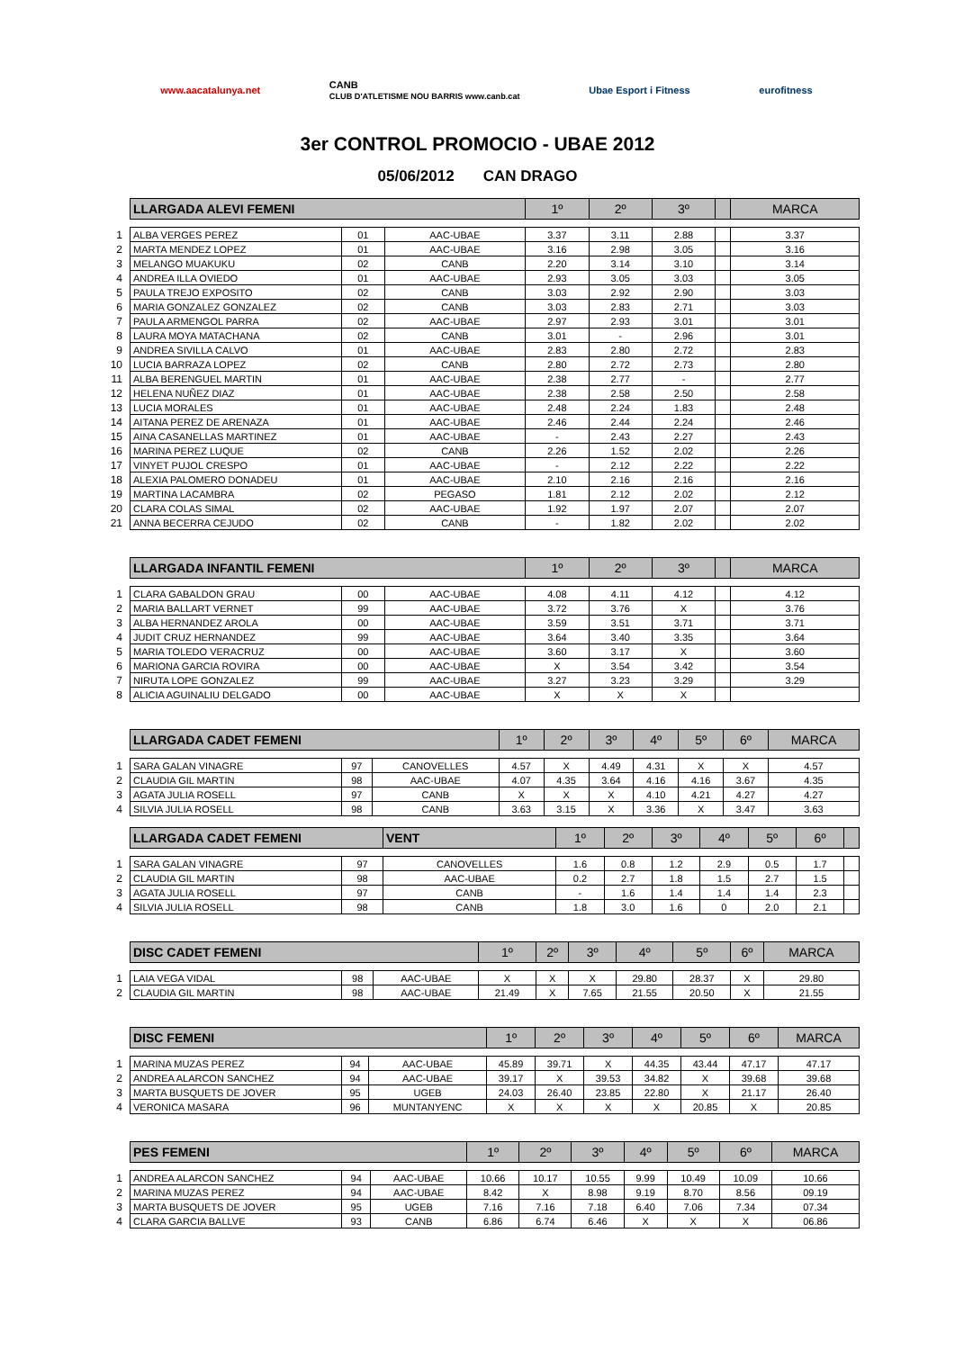www.aacatalunya.net CANB
CLUB D'ATLETISME NOU BARRIS www.canb.cat Ubae Esport i Fitness eurofitness
3er CONTROL PROMOCIO - UBAE 2012
05/06/2012 CAN DRAGO
| | LLARGADA ALEVI FEMENI | | | 1º | 2º | 3º | | MARCA |
| 1 | ALBA VERGES PEREZ | 01 | AAC-UBAE | 3.37 | 3.11 | 2.88 | | 3.37 |
| 2 | MARTA MENDEZ LOPEZ | 01 | AAC-UBAE | 3.16 | 2.98 | 3.05 | | 3.16 |
| 3 | MELANGO MUAKUKU | 02 | CANB | 2.20 | 3.14 | 3.10 | | 3.14 |
| 4 | ANDREA ILLA OVIEDO | 01 | AAC-UBAE | 2.93 | 3.05 | 3.03 | | 3.05 |
| 5 | PAULA TREJO EXPOSITO | 02 | CANB | 3.03 | 2.92 | 2.90 | | 3.03 |
| 6 | MARIA GONZALEZ GONZALEZ | 02 | CANB | 3.03 | 2.83 | 2.71 | | 3.03 |
| 7 | PAULA ARMENGOL PARRA | 02 | AAC-UBAE | 2.97 | 2.93 | 3.01 | | 3.01 |
| 8 | LAURA MOYA MATACHANA | 02 | CANB | 3.01 | - | 2.96 | | 3.01 |
| 9 | ANDREA SIVILLA CALVO | 01 | AAC-UBAE | 2.83 | 2.80 | 2.72 | | 2.83 |
| 10 | LUCIA BARRAZA LOPEZ | 02 | CANB | 2.80 | 2.72 | 2.73 | | 2.80 |
| 11 | ALBA BERENGUEL MARTIN | 01 | AAC-UBAE | 2.38 | 2.77 | - | | 2.77 |
| 12 | HELENA NUÑEZ DIAZ | 01 | AAC-UBAE | 2.38 | 2.58 | 2.50 | | 2.58 |
| 13 | LUCIA MORALES | 01 | AAC-UBAE | 2.48 | 2.24 | 1.83 | | 2.48 |
| 14 | AITANA PEREZ DE ARENAZA | 01 | AAC-UBAE | 2.46 | 2.44 | 2.24 | | 2.46 |
| 15 | AINA CASANELLAS MARTINEZ | 01 | AAC-UBAE | - | 2.43 | 2.27 | | 2.43 |
| 16 | MARINA PEREZ LUQUE | 02 | CANB | 2.26 | 1.52 | 2.02 | | 2.26 |
| 17 | VINYET PUJOL CRESPO | 01 | AAC-UBAE | - | 2.12 | 2.22 | | 2.22 |
| 18 | ALEXIA PALOMERO DONADEU | 01 | AAC-UBAE | 2.10 | 2.16 | 2.16 | | 2.16 |
| 19 | MARTINA LACAMBRA | 02 | PEGASO | 1.81 | 2.12 | 2.02 | | 2.12 |
| 20 | CLARA COLAS SIMAL | 02 | AAC-UBAE | 1.92 | 1.97 | 2.07 | | 2.07 |
| 21 | ANNA BECERRA CEJUDO | 02 | CANB | - | 1.82 | 2.02 | | 2.02 |
| | LLARGADA INFANTIL FEMENI | | | 1º | 2º | 3º | | MARCA |
| 1 | CLARA GABALDON GRAU | 00 | AAC-UBAE | 4.08 | 4.11 | 4.12 | | 4.12 |
| 2 | MARIA BALLART VERNET | 99 | AAC-UBAE | 3.72 | 3.76 | X | | 3.76 |
| 3 | ALBA HERNANDEZ AROLA | 00 | AAC-UBAE | 3.59 | 3.51 | 3.71 | | 3.71 |
| 4 | JUDIT CRUZ HERNANDEZ | 99 | AAC-UBAE | 3.64 | 3.40 | 3.35 | | 3.64 |
| 5 | MARIA TOLEDO VERACRUZ | 00 | AAC-UBAE | 3.60 | 3.17 | X | | 3.60 |
| 6 | MARIONA GARCIA ROVIRA | 00 | AAC-UBAE | X | 3.54 | 3.42 | | 3.54 |
| 7 | NIRUTA LOPE GONZALEZ | 99 | AAC-UBAE | 3.27 | 3.23 | 3.29 | | 3.29 |
| 8 | ALICIA AGUINALIU DELGADO | 00 | AAC-UBAE | X | X | X | | |
| | LLARGADA CADET FEMENI | | | 1º | 2º | 3º | 4º | 5º | 6º | MARCA |
| 1 | SARA GALAN VINAGRE | 97 | CANOVELLES | 4.57 | X | 4.49 | 4.31 | X | X | 4.57 |
| 2 | CLAUDIA GIL MARTIN | 98 | AAC-UBAE | 4.07 | 4.35 | 3.64 | 4.16 | 4.16 | 3.67 | 4.35 |
| 3 | AGATA JULIA ROSELL | 97 | CANB | X | X | X | 4.10 | 4.21 | 4.27 | 4.27 |
| 4 | SILVIA JULIA ROSELL | 98 | CANB | 3.63 | 3.15 | X | 3.36 | X | 3.47 | 3.63 |
| | LLARGADA CADET FEMENI | | VENT | 1º | 2º | 3º | 4º | 5º | 6º | |
| 1 | SARA GALAN VINAGRE | 97 | CANOVELLES | 1.6 | 0.8 | 1.2 | 2.9 | 0.5 | 1.7 | |
| 2 | CLAUDIA GIL MARTIN | 98 | AAC-UBAE | 0.2 | 2.7 | 1.8 | 1.5 | 2.7 | 1.5 | |
| 3 | AGATA JULIA ROSELL | 97 | CANB | - | 1.6 | 1.4 | 1.4 | 1.4 | 2.3 | |
| 4 | SILVIA JULIA ROSELL | 98 | CANB | 1.8 | 3.0 | 1.6 | 0 | 2.0 | 2.1 | |
| | DISC CADET FEMENI | | | 1º | 2º | 3º | 4º | 5º | 6º | MARCA |
| 1 | LAIA VEGA VIDAL | 98 | AAC-UBAE | X | X | X | 29.80 | 28.37 | X | 29.80 |
| 2 | CLAUDIA GIL MARTIN | 98 | AAC-UBAE | 21.49 | X | 7.65 | 21.55 | 20.50 | X | 21.55 |
| | DISC FEMENI | | | 1º | 2º | 3º | 4º | 5º | 6º | MARCA |
| 1 | MARINA MUZAS PEREZ | 94 | AAC-UBAE | 45.89 | 39.71 | X | 44.35 | 43.44 | 47.17 | 47.17 |
| 2 | ANDREA ALARCON SANCHEZ | 94 | AAC-UBAE | 39.17 | X | 39.53 | 34.82 | X | 39.68 | 39.68 |
| 3 | MARTA BUSQUETS DE JOVER | 95 | UGEB | 24.03 | 26.40 | 23.85 | 22.80 | X | 21.17 | 26.40 |
| 4 | VERONICA MASARA | 96 | MUNTANYENC | X | X | X | X | 20.85 | X | 20.85 |
| | PES FEMENI | | | 1º | 2º | 3º | 4º | 5º | 6º | MARCA |
| 1 | ANDREA ALARCON SANCHEZ | 94 | AAC-UBAE | 10.66 | 10.17 | 10.55 | 9.99 | 10.49 | 10.09 | 10.66 |
| 2 | MARINA MUZAS PEREZ | 94 | AAC-UBAE | 8.42 | X | 8.98 | 9.19 | 8.70 | 8.56 | 09.19 |
| 3 | MARTA BUSQUETS DE JOVER | 95 | UGEB | 7.16 | 7.16 | 7.18 | 6.40 | 7.06 | 7.34 | 07.34 |
| 4 | CLARA GARCIA BALLVE | 93 | CANB | 6.86 | 6.74 | 6.46 | X | X | X | 06.86 |